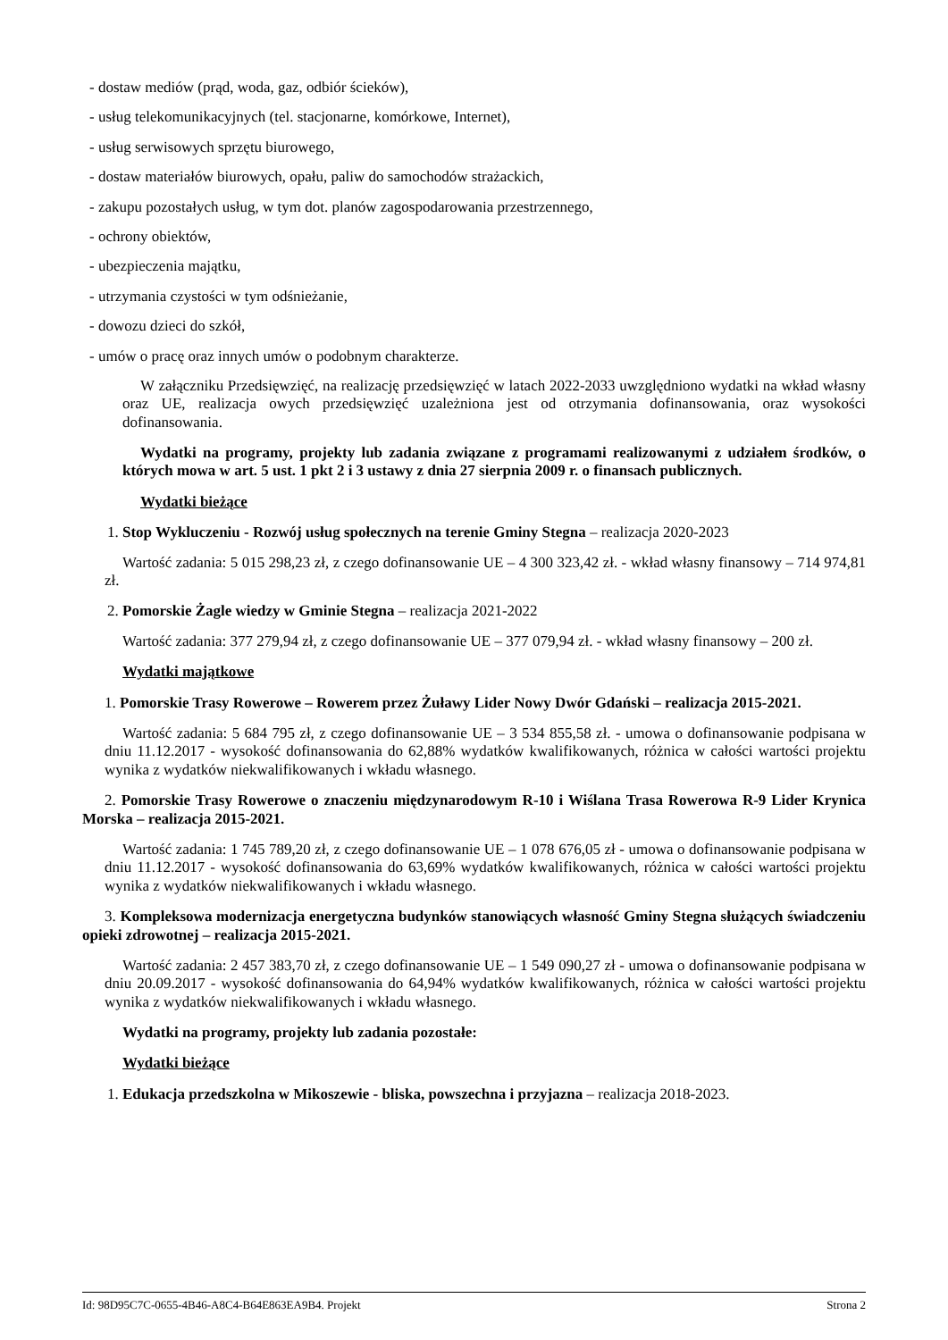- dostaw mediów (prąd, woda, gaz, odbiór ścieków),
- usług telekomunikacyjnych (tel. stacjonarne, komórkowe, Internet),
- usług serwisowych sprzętu biurowego,
- dostaw materiałów biurowych, opału, paliw do samochodów strażackich,
- zakupu pozostałych usług, w tym dot. planów zagospodarowania przestrzennego,
- ochrony obiektów,
- ubezpieczenia majątku,
- utrzymania czystości w tym odśnieżanie,
- dowozu dzieci do szkół,
- umów o pracę oraz innych umów o podobnym charakterze.
W załączniku Przedsięwzięć, na realizację przedsięwzięć w latach 2022-2033 uwzględniono wydatki na wkład własny oraz UE, realizacja owych przedsięwzięć uzależniona jest od otrzymania dofinansowania, oraz wysokości dofinansowania.
Wydatki na programy, projekty lub zadania związane z programami realizowanymi z udziałem środków, o których mowa w art. 5 ust. 1 pkt 2 i 3 ustawy z dnia 27 sierpnia 2009 r. o finansach publicznych.
Wydatki bieżące
1. Stop Wykluczeniu - Rozwój usług społecznych na terenie Gminy Stegna – realizacja 2020-2023
Wartość zadania: 5 015 298,23 zł, z czego dofinansowanie UE – 4 300 323,42 zł. - wkład własny finansowy – 714 974,81 zł.
2. Pomorskie Żagle wiedzy w Gminie Stegna – realizacja 2021-2022
Wartość zadania: 377 279,94 zł, z czego dofinansowanie UE – 377 079,94 zł. - wkład własny finansowy – 200 zł.
Wydatki majątkowe
1. Pomorskie Trasy Rowerowe – Rowerem przez Żuławy Lider Nowy Dwór Gdański – realizacja 2015-2021.
Wartość zadania: 5 684 795 zł, z czego dofinansowanie UE – 3 534 855,58 zł. - umowa o dofinansowanie podpisana w dniu 11.12.2017 - wysokość dofinansowania do 62,88% wydatków kwalifikowanych, różnica w całości wartości projektu wynika z wydatków niekwalifikowanych i wkładu własnego.
2. Pomorskie Trasy Rowerowe o znaczeniu międzynarodowym R-10 i Wiślana Trasa Rowerowa R-9 Lider Krynica Morska – realizacja 2015-2021.
Wartość zadania: 1 745 789,20 zł, z czego dofinansowanie UE – 1 078 676,05 zł - umowa o dofinansowanie podpisana w dniu 11.12.2017 - wysokość dofinansowania do 63,69% wydatków kwalifikowanych, różnica w całości wartości projektu wynika z wydatków niekwalifikowanych i wkładu własnego.
3. Kompleksowa modernizacja energetyczna budynków stanowiących własność Gminy Stegna służących świadczeniu opieki zdrowotnej – realizacja 2015-2021.
Wartość zadania: 2 457 383,70 zł, z czego dofinansowanie UE – 1 549 090,27 zł - umowa o dofinansowanie podpisana w dniu 20.09.2017 - wysokość dofinansowania do 64,94% wydatków kwalifikowanych, różnica w całości wartości projektu wynika z wydatków niekwalifikowanych i wkładu własnego.
Wydatki na programy, projekty lub zadania pozostałe:
Wydatki bieżące
1. Edukacja przedszkolna w Mikoszewie - bliska, powszechna i przyjazna – realizacja 2018-2023.
Id: 98D95C7C-0655-4B46-A8C4-B64E863EA9B4. Projekt Strona 2